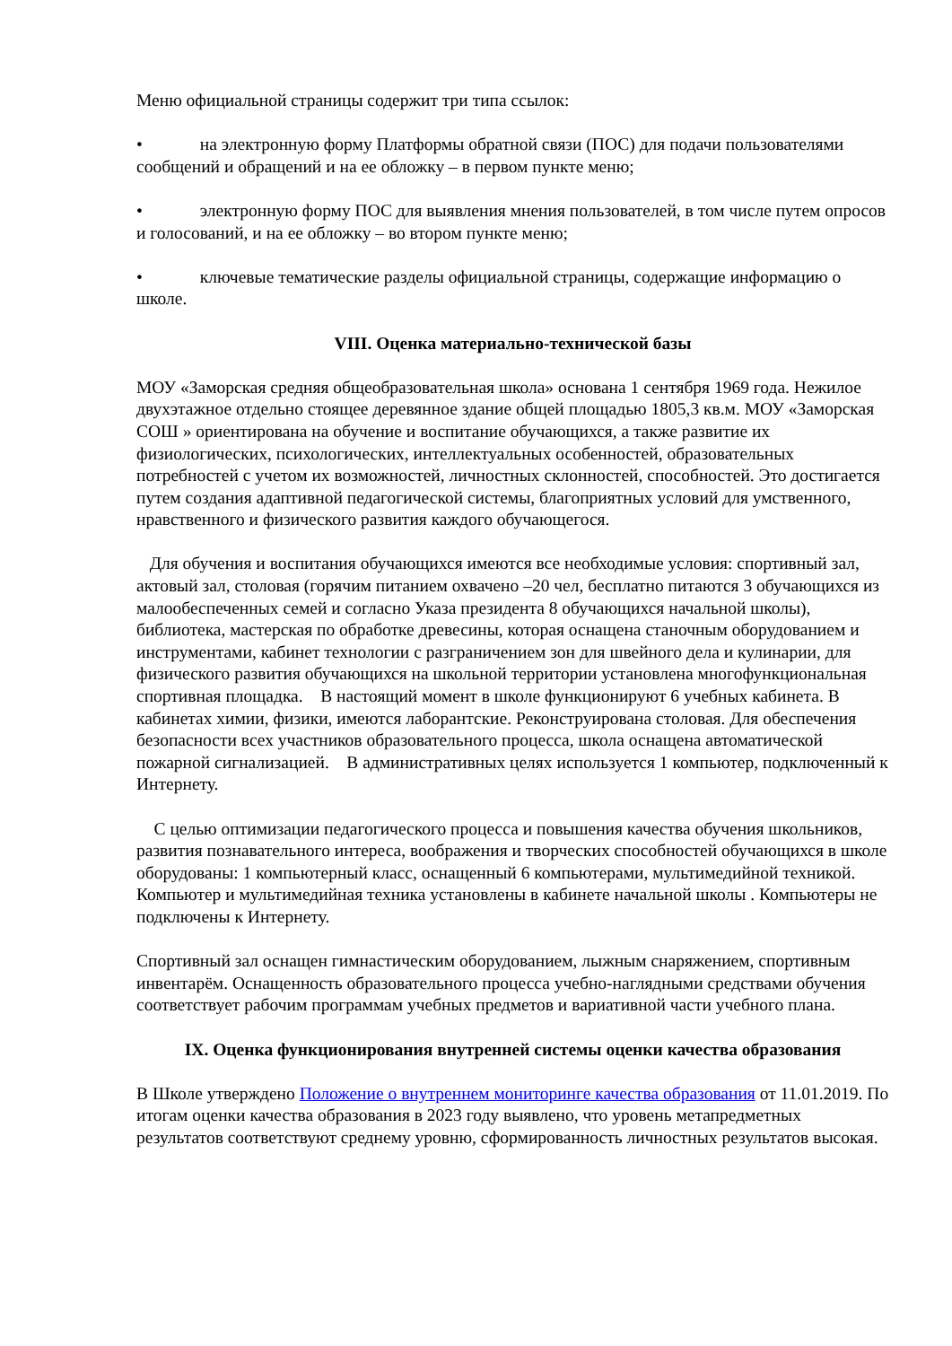Меню официальной страницы содержит три типа ссылок:
• на электронную форму Платформы обратной связи (ПОС) для подачи пользователями сообщений и обращений и на ее обложку – в первом пункте меню;
• электронную форму ПОС для выявления мнения пользователей, в том числе путем опросов и голосований, и на ее обложку – во втором пункте меню;
• ключевые тематические разделы официальной страницы, содержащие информацию о школе.
VIII. Оценка материально-технической базы
МОУ «Заморская средняя общеобразовательная школа» основана 1 сентября 1969 года. Нежилое двухэтажное отдельно стоящее деревянное здание общей площадью 1805,3 кв.м. МОУ «Заморская СОШ » ориентирована на обучение и воспитание обучающихся, а также развитие их физиологических, психологических, интеллектуальных особенностей, образовательных потребностей с учетом их возможностей, личностных склонностей, способностей. Это достигается путем создания адаптивной педагогической системы, благоприятных условий для умственного, нравственного и физического развития каждого обучающегося.
Для обучения и воспитания обучающихся имеются все необходимые условия: спортивный зал, актовый зал, столовая (горячим питанием охвачено –20 чел, бесплатно питаются 3 обучающихся из малообеспеченных семей и согласно Указа президента 8 обучающихся начальной школы), библиотека, мастерская по обработке древесины, которая оснащена станочным оборудованием и инструментами, кабинет технологии с разграничением зон для швейного дела и кулинарии, для физического развития обучающихся на школьной территории установлена многофункциональная спортивная площадка. В настоящий момент в школе функционируют 6 учебных кабинета. В кабинетах химии, физики, имеются лаборантские. Реконструирована столовая. Для обеспечения безопасности всех участников образовательного процесса, школа оснащена автоматической пожарной сигнализацией. В административных целях используется 1 компьютер, подключенный к Интернету.
С целью оптимизации педагогического процесса и повышения качества обучения школьников, развития познавательного интереса, воображения и творческих способностей обучающихся в школе оборудованы: 1 компьютерный класс, оснащенный 6 компьютерами, мультимедийной техникой. Компьютер и мультимедийная техника установлены в кабинете начальной школы . Компьютеры не подключены к Интернету.
Спортивный зал оснащен гимнастическим оборудованием, лыжным снаряжением, спортивным инвентарём. Оснащенность образовательного процесса учебно-наглядными средствами обучения соответствует рабочим программам учебных предметов и вариативной части учебного плана.
IX. Оценка функционирования внутренней системы оценки качества образования
В Школе утверждено Положение о внутреннем мониторинге качества образования от 11.01.2019. По итогам оценки качества образования в 2023 году выявлено, что уровень метапредметных результатов соответствуют среднему уровню, сформированность личностных результатов высокая.